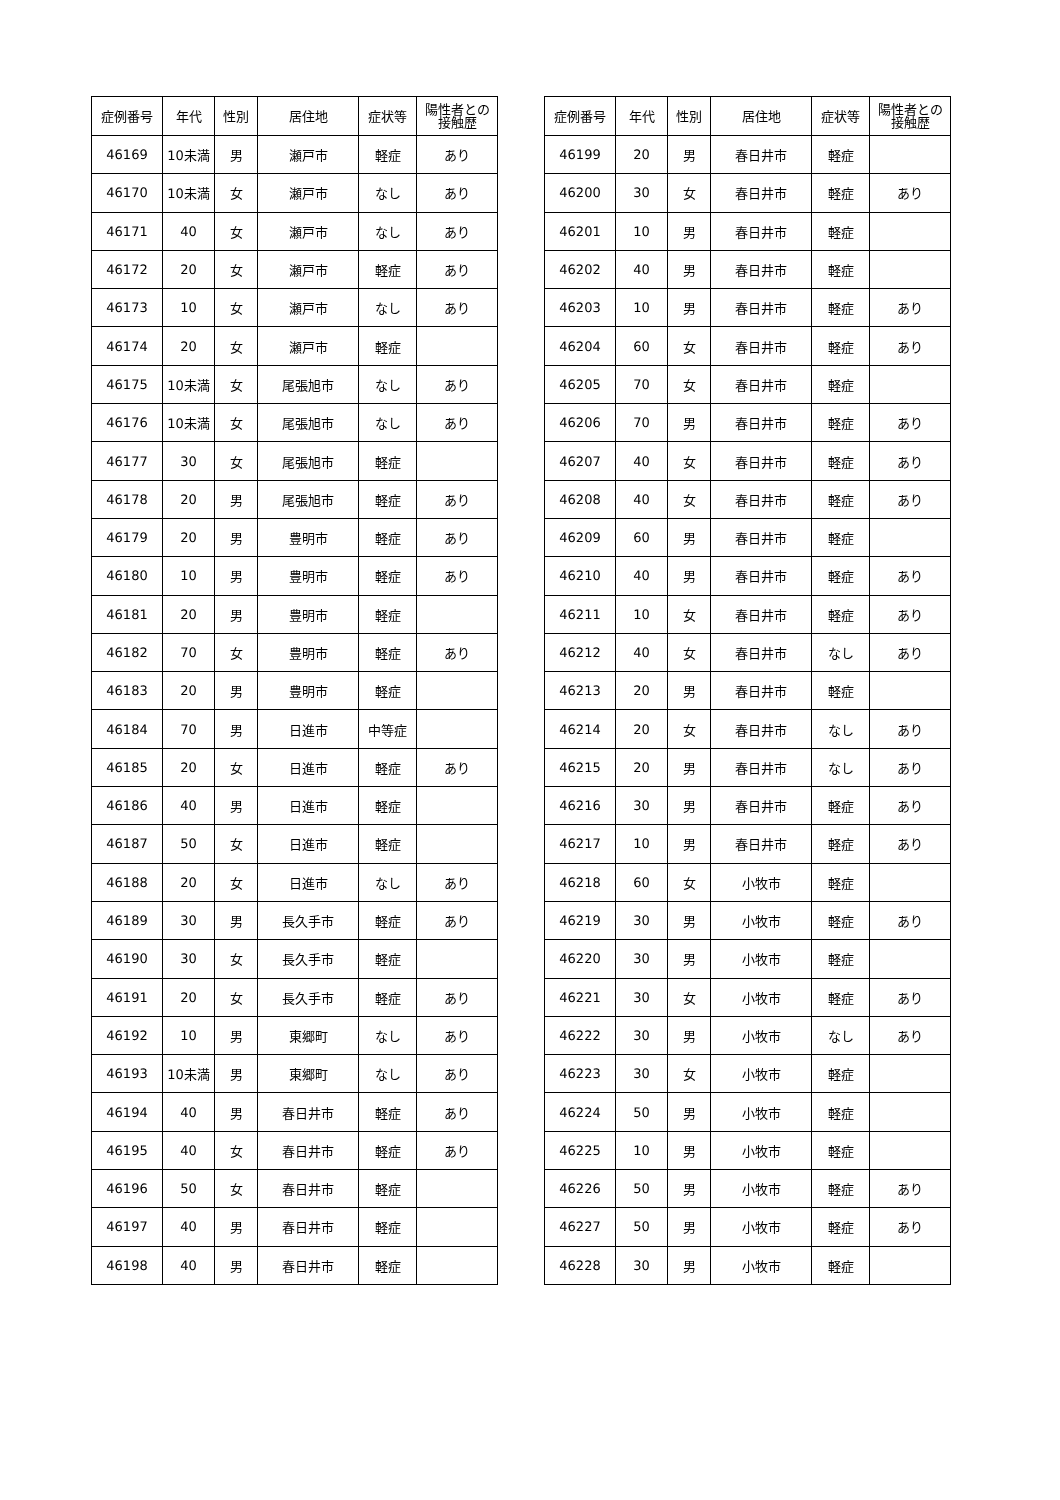| 症例番号 | 年代 | 性別 | 居住地 | 症状等 | 陽性者との 接触歴 |
| --- | --- | --- | --- | --- | --- |
| 46169 | 10未満 | 男 | 瀬戸市 | 軽症 | あり |
| 46170 | 10未満 | 女 | 瀬戸市 | なし | あり |
| 46171 | 40 | 女 | 瀬戸市 | なし | あり |
| 46172 | 20 | 女 | 瀬戸市 | 軽症 | あり |
| 46173 | 10 | 女 | 瀬戸市 | なし | あり |
| 46174 | 20 | 女 | 瀬戸市 | 軽症 | |
| 46175 | 10未満 | 女 | 尾張旭市 | なし | あり |
| 46176 | 10未満 | 女 | 尾張旭市 | なし | あり |
| 46177 | 30 | 女 | 尾張旭市 | 軽症 | |
| 46178 | 20 | 男 | 尾張旭市 | 軽症 | あり |
| 46179 | 20 | 男 | 豊明市 | 軽症 | あり |
| 46180 | 10 | 男 | 豊明市 | 軽症 | あり |
| 46181 | 20 | 男 | 豊明市 | 軽症 | |
| 46182 | 70 | 女 | 豊明市 | 軽症 | あり |
| 46183 | 20 | 男 | 豊明市 | 軽症 | |
| 46184 | 70 | 男 | 日進市 | 中等症 | |
| 46185 | 20 | 女 | 日進市 | 軽症 | あり |
| 46186 | 40 | 男 | 日進市 | 軽症 | |
| 46187 | 50 | 女 | 日進市 | 軽症 | |
| 46188 | 20 | 女 | 日進市 | なし | あり |
| 46189 | 30 | 男 | 長久手市 | 軽症 | あり |
| 46190 | 30 | 女 | 長久手市 | 軽症 | |
| 46191 | 20 | 女 | 長久手市 | 軽症 | あり |
| 46192 | 10 | 男 | 東郷町 | なし | あり |
| 46193 | 10未満 | 男 | 東郷町 | なし | あり |
| 46194 | 40 | 男 | 春日井市 | 軽症 | あり |
| 46195 | 40 | 女 | 春日井市 | 軽症 | あり |
| 46196 | 50 | 女 | 春日井市 | 軽症 | |
| 46197 | 40 | 男 | 春日井市 | 軽症 | |
| 46198 | 40 | 男 | 春日井市 | 軽症 | |
| 症例番号 | 年代 | 性別 | 居住地 | 症状等 | 陽性者との 接触歴 |
| --- | --- | --- | --- | --- | --- |
| 46199 | 20 | 男 | 春日井市 | 軽症 | |
| 46200 | 30 | 女 | 春日井市 | 軽症 | あり |
| 46201 | 10 | 男 | 春日井市 | 軽症 | |
| 46202 | 40 | 男 | 春日井市 | 軽症 | |
| 46203 | 10 | 男 | 春日井市 | 軽症 | あり |
| 46204 | 60 | 女 | 春日井市 | 軽症 | あり |
| 46205 | 70 | 女 | 春日井市 | 軽症 | |
| 46206 | 70 | 男 | 春日井市 | 軽症 | あり |
| 46207 | 40 | 女 | 春日井市 | 軽症 | あり |
| 46208 | 40 | 女 | 春日井市 | 軽症 | あり |
| 46209 | 60 | 男 | 春日井市 | 軽症 | |
| 46210 | 40 | 男 | 春日井市 | 軽症 | あり |
| 46211 | 10 | 女 | 春日井市 | 軽症 | あり |
| 46212 | 40 | 女 | 春日井市 | なし | あり |
| 46213 | 20 | 男 | 春日井市 | 軽症 | |
| 46214 | 20 | 女 | 春日井市 | なし | あり |
| 46215 | 20 | 男 | 春日井市 | なし | あり |
| 46216 | 30 | 男 | 春日井市 | 軽症 | あり |
| 46217 | 10 | 男 | 春日井市 | 軽症 | あり |
| 46218 | 60 | 女 | 小牧市 | 軽症 | |
| 46219 | 30 | 男 | 小牧市 | 軽症 | あり |
| 46220 | 30 | 男 | 小牧市 | 軽症 | |
| 46221 | 30 | 女 | 小牧市 | 軽症 | あり |
| 46222 | 30 | 男 | 小牧市 | なし | あり |
| 46223 | 30 | 女 | 小牧市 | 軽症 | |
| 46224 | 50 | 男 | 小牧市 | 軽症 | |
| 46225 | 10 | 男 | 小牧市 | 軽症 | |
| 46226 | 50 | 男 | 小牧市 | 軽症 | あり |
| 46227 | 50 | 男 | 小牧市 | 軽症 | あり |
| 46228 | 30 | 男 | 小牧市 | 軽症 | |